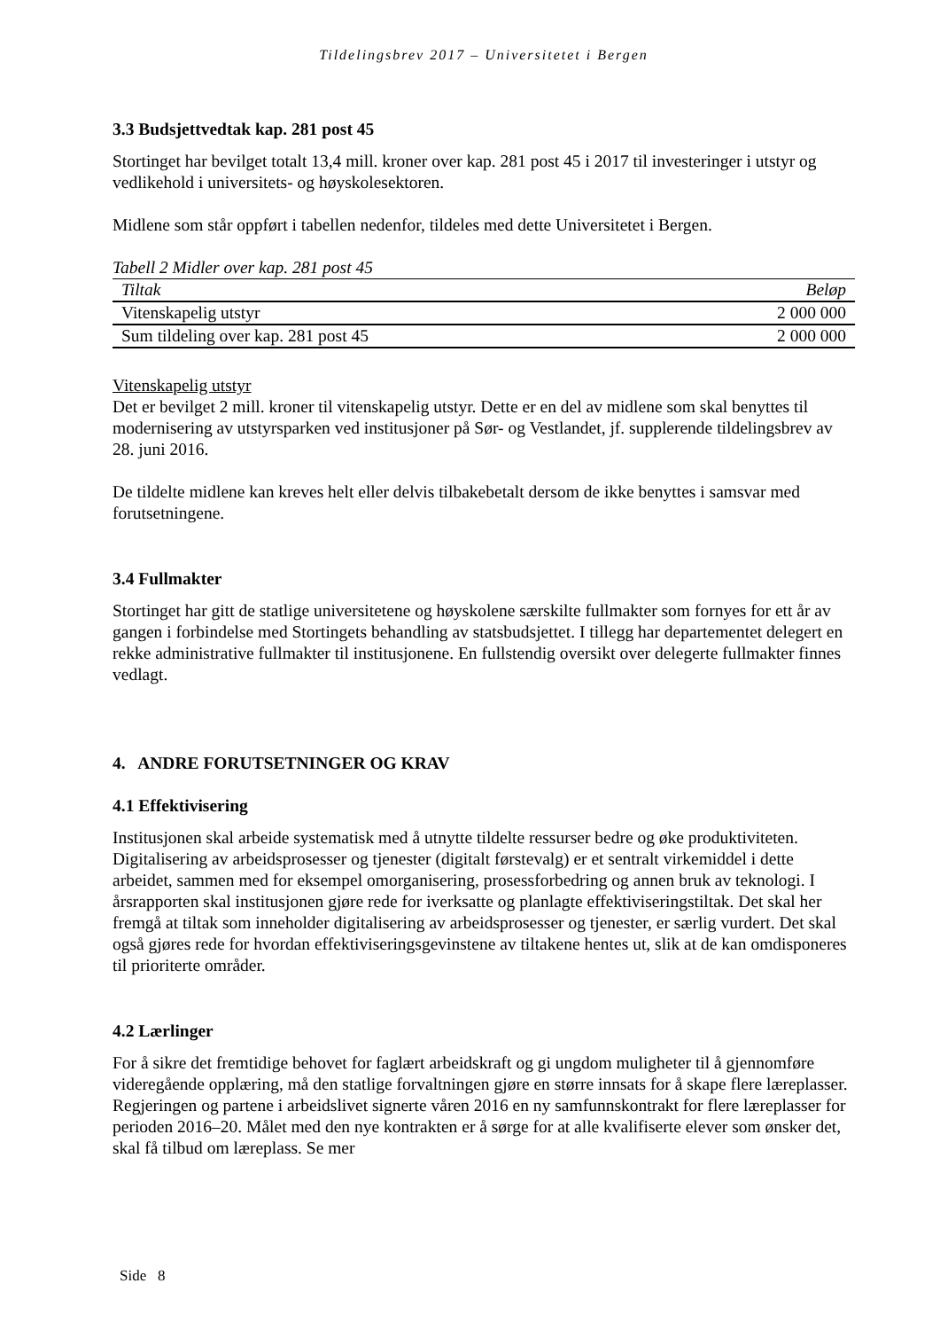Tildelingsbrev 2017 – Universitetet i Bergen
3.3 Budsjettvedtak kap. 281 post 45
Stortinget har bevilget totalt 13,4 mill. kroner over kap. 281 post 45 i 2017 til investeringer i utstyr og vedlikehold i universitets- og høyskolesektoren.
Midlene som står oppført i tabellen nedenfor, tildeles med dette Universitetet i Bergen.
Tabell 2 Midler over kap. 281 post 45
| Tiltak | Beløp |
| --- | --- |
| Vitenskapelig utstyr | 2 000 000 |
| Sum tildeling over kap. 281 post 45 | 2 000 000 |
Vitenskapelig utstyr
Det er bevilget 2 mill. kroner til vitenskapelig utstyr. Dette er en del av midlene som skal benyttes til modernisering av utstyrsparken ved institusjoner på Sør- og Vestlandet, jf. supplerende tildelingsbrev av 28. juni 2016.
De tildelte midlene kan kreves helt eller delvis tilbakebetalt dersom de ikke benyttes i samsvar med forutsetningene.
3.4 Fullmakter
Stortinget har gitt de statlige universitetene og høyskolene særskilte fullmakter som fornyes for ett år av gangen i forbindelse med Stortingets behandling av statsbudsjettet. I tillegg har departementet delegert en rekke administrative fullmakter til institusjonene. En fullstendig oversikt over delegerte fullmakter finnes vedlagt.
4. ANDRE FORUTSETNINGER OG KRAV
4.1 Effektivisering
Institusjonen skal arbeide systematisk med å utnytte tildelte ressurser bedre og øke produktiviteten. Digitalisering av arbeidsprosesser og tjenester (digitalt førstevalg) er et sentralt virkemiddel i dette arbeidet, sammen med for eksempel omorganisering, prosessforbedring og annen bruk av teknologi. I årsrapporten skal institusjonen gjøre rede for iverksatte og planlagte effektiviseringstiltak. Det skal her fremgå at tiltak som inneholder digitalisering av arbeidsprosesser og tjenester, er særlig vurdert. Det skal også gjøres rede for hvordan effektiviseringsgevinstene av tiltakene hentes ut, slik at de kan omdisponeres til prioriterte områder.
4.2 Lærlinger
For å sikre det fremtidige behovet for faglært arbeidskraft og gi ungdom muligheter til å gjennomføre videregående opplæring, må den statlige forvaltningen gjøre en større innsats for å skape flere læreplasser. Regjeringen og partene i arbeidslivet signerte våren 2016 en ny samfunnskontrakt for flere læreplasser for perioden 2016–20. Målet med den nye kontrakten er å sørge for at alle kvalifiserte elever som ønsker det, skal få tilbud om læreplass. Se mer
Side 8